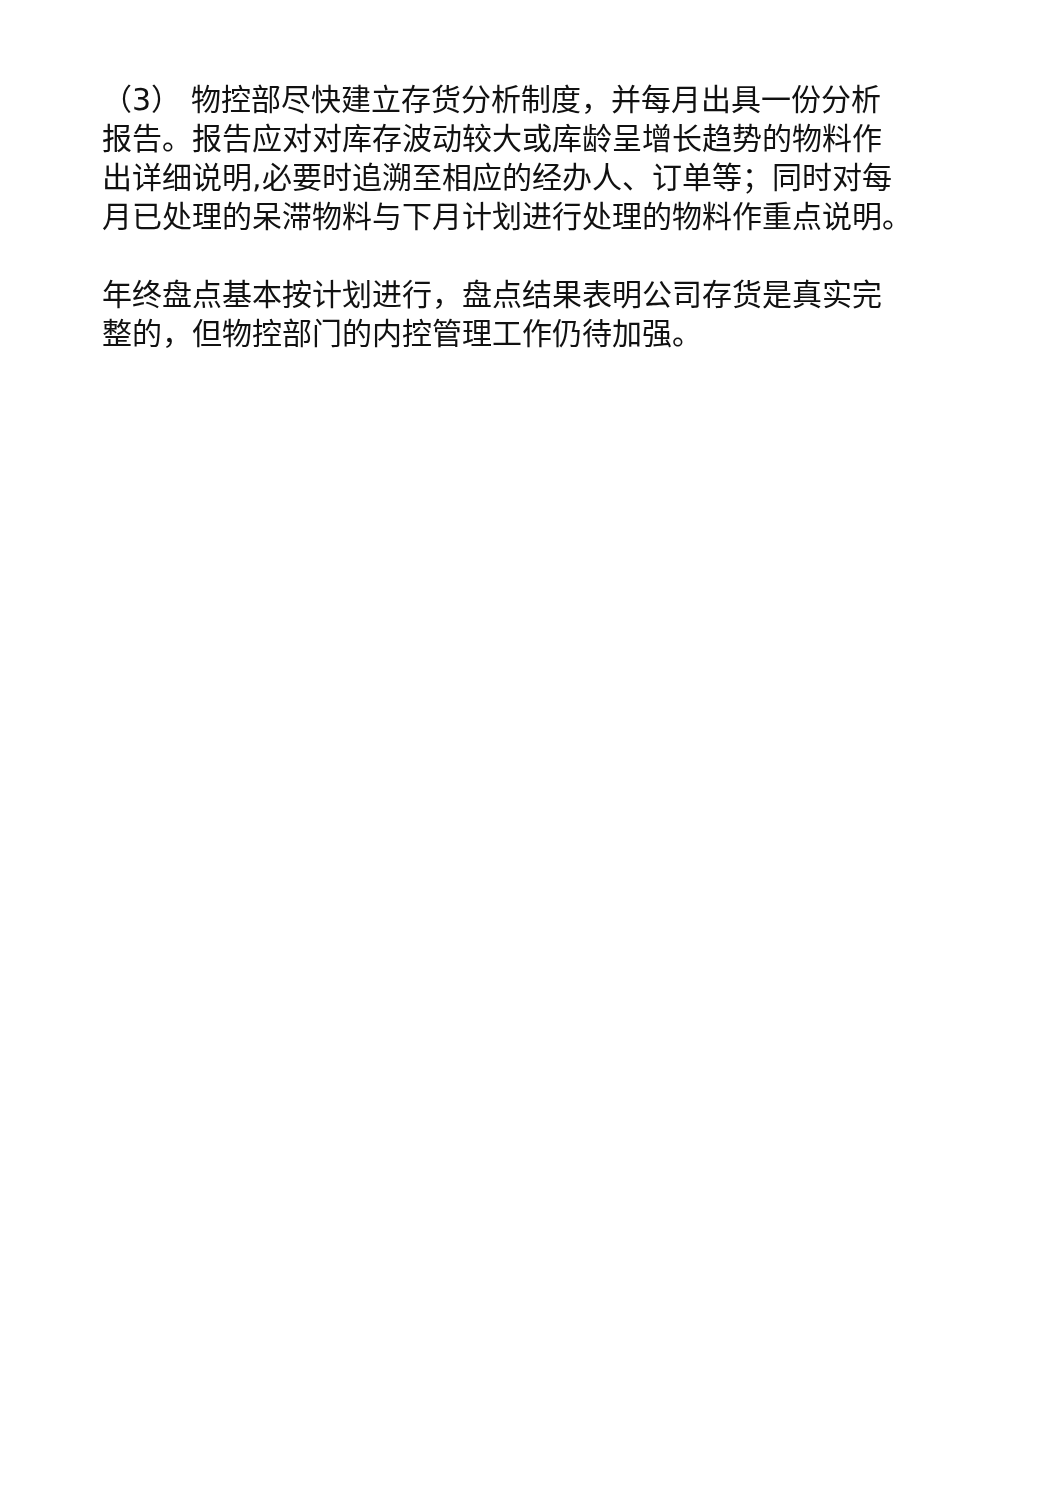（3） 物控部尽快建立存货分析制度，并每月出具一份分析
报告。报告应对对库存波动较大或库龄呈增长趋势的物料作
出详细说明,必要时追溯至相应的经办人、订单等；同时对每
月已处理的呆滞物料与下月计划进行处理的物料作重点说明。
年终盘点基本按计划进行，盘点结果表明公司存货是真实完
整的，但物控部门的内控管理工作仍待加强。